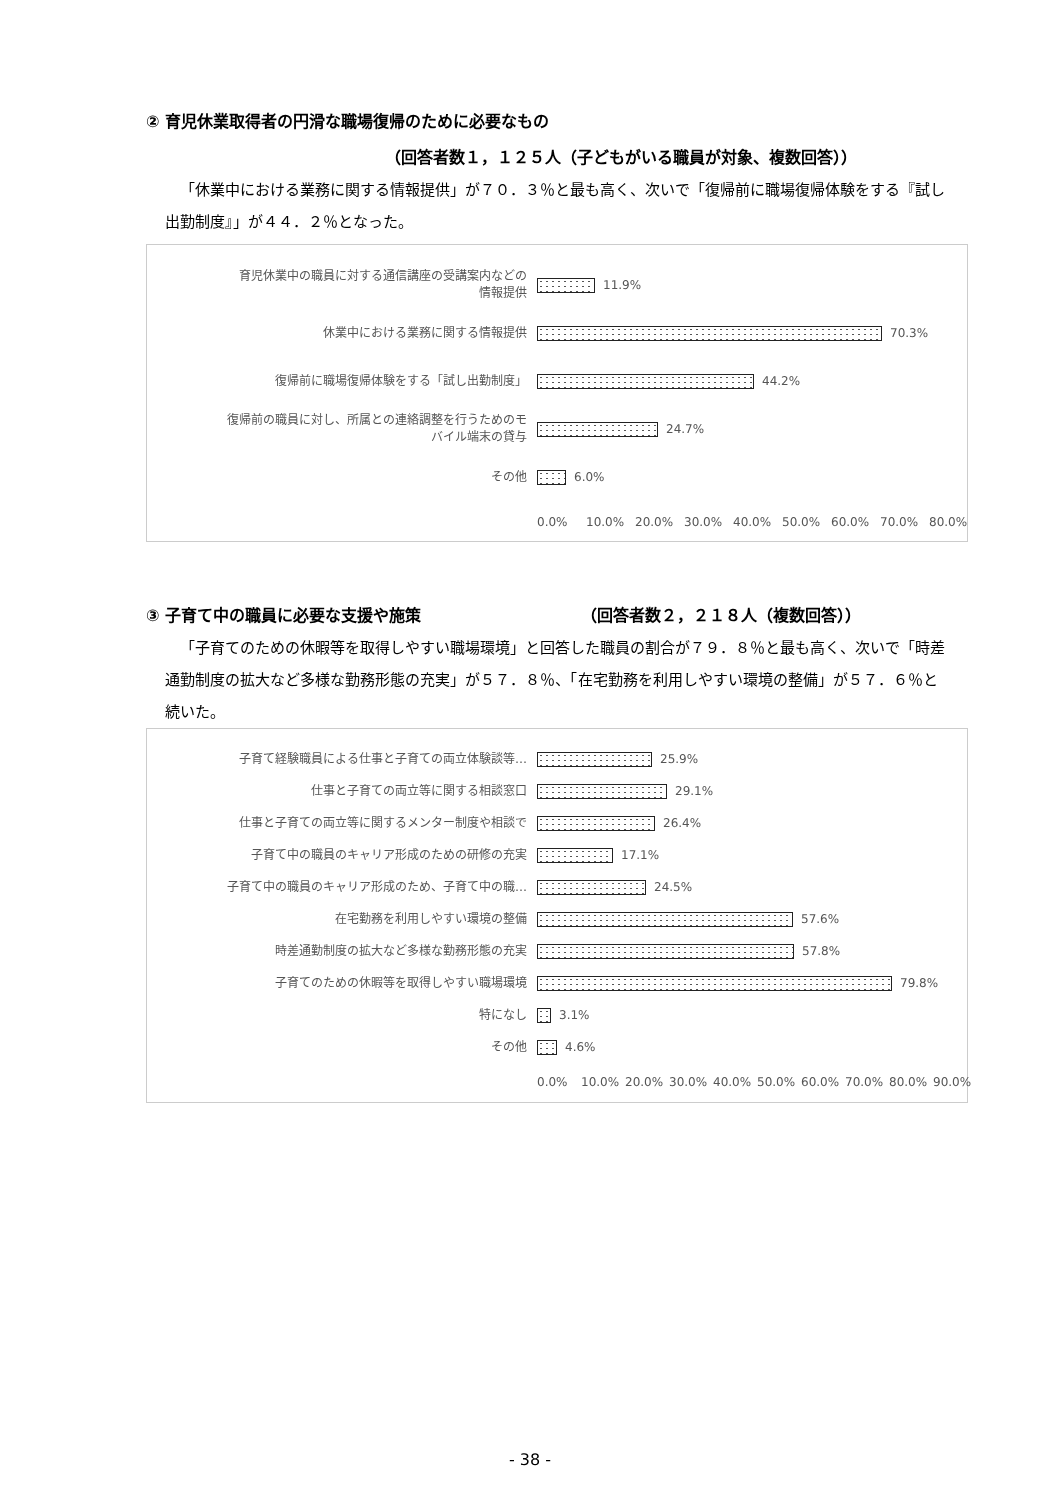② 育児休業取得者の円滑な職場復帰のために必要なもの
（回答者数１，１２５人（子どもがいる職員が対象、複数回答））
「休業中における業務に関する情報提供」が７０．３％と最も高く、次いで「復帰前に職場復帰体験をする『試し出勤制度』」が４４．２％となった。
育児休業中の職員に対する通信講座の受講案内などの
情報提供
11.9%
休業中における業務に関する情報提供
70.3%
復帰前に職場復帰体験をする「試し出勤制度」
44.2%
復帰前の職員に対し、所属との連絡調整を行うためのモ
バイル端末の貸与
24.7%
その他
6.0%
0.0% 10.0% 20.0% 30.0% 40.0% 50.0% 60.0% 70.0% 80.0%
③ 子育て中の職員に必要な支援や施策 （回答者数２，２１８人（複数回答））
「子育てのための休暇等を取得しやすい職場環境」と回答した職員の割合が７９．８％と最も高く、次いで「時差通勤制度の拡大など多様な勤務形態の充実」が５７．８％、「在宅勤務を利用しやすい環境の整備」が５７．６％と続いた。
子育て経験職員による仕事と子育ての両立体験談等…
25.9%
仕事と子育ての両立等に関する相談窓口
29.1%
仕事と子育ての両立等に関するメンター制度や相談で
26.4%
子育て中の職員のキャリア形成のための研修の充実
17.1%
子育て中の職員のキャリア形成のため、子育て中の職…
24.5%
在宅勤務を利用しやすい環境の整備
57.6%
時差通勤制度の拡大など多様な勤務形態の充実
57.8%
子育てのための休暇等を取得しやすい職場環境
79.8%
特になし
3.1%
その他
4.6%
0.0% 10.0% 20.0% 30.0% 40.0% 50.0% 60.0% 70.0% 80.0% 90.0%
- 38 -